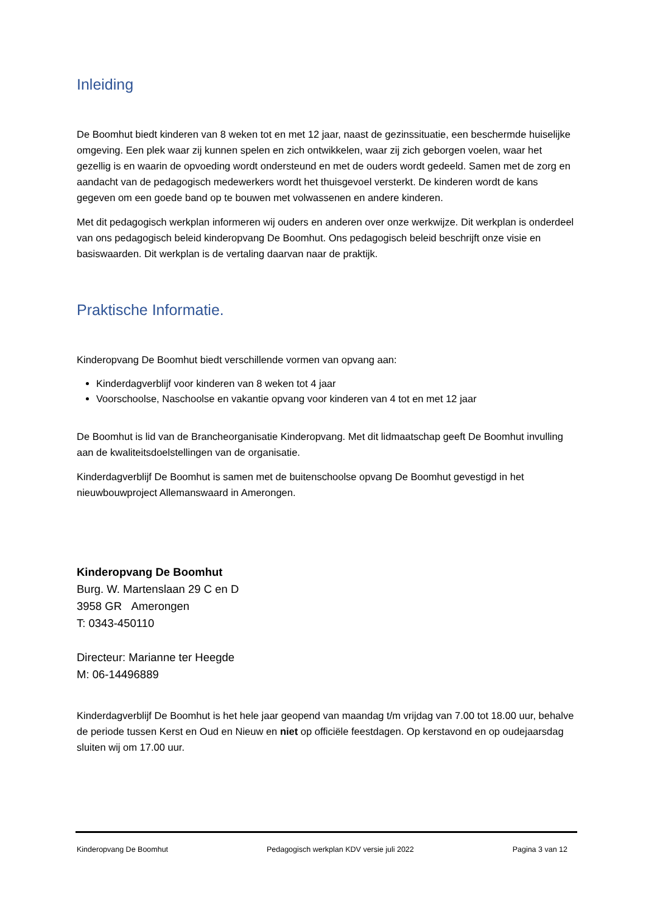Inleiding
De Boomhut biedt kinderen van 8 weken tot en met 12 jaar, naast de gezinssituatie, een beschermde huiselijke omgeving. Een plek waar zij kunnen spelen en zich ontwikkelen, waar zij zich geborgen voelen, waar het gezellig is en waarin de opvoeding wordt ondersteund en met de ouders wordt gedeeld. Samen met de zorg en aandacht van de pedagogisch medewerkers wordt het thuisgevoel versterkt. De kinderen wordt de kans gegeven om een goede band op te bouwen met volwassenen en andere kinderen.
Met dit pedagogisch werkplan informeren wij ouders en anderen over onze werkwijze. Dit werkplan is onderdeel van ons pedagogisch beleid kinderopvang De Boomhut. Ons pedagogisch beleid beschrijft onze visie en basiswaarden. Dit werkplan is de vertaling daarvan naar de praktijk.
Praktische Informatie.
Kinderopvang De Boomhut biedt verschillende vormen van opvang aan:
Kinderdagverblijf voor kinderen van 8 weken tot 4 jaar
Voorschoolse, Naschoolse en vakantie opvang voor kinderen van 4 tot en met 12 jaar
De Boomhut is lid van de Brancheorganisatie Kinderopvang. Met dit lidmaatschap geeft De Boomhut invulling aan de kwaliteitsdoelstellingen van de organisatie.
Kinderdagverblijf De Boomhut is samen met de buitenschoolse opvang De Boomhut gevestigd in het nieuwbouwproject Allemanswaard in Amerongen.
Kinderopvang De Boomhut
Burg. W. Martenslaan 29 C en D
3958 GR Amerongen
T: 0343-450110
Directeur: Marianne ter Heegde
M: 06-14496889
Kinderdagverblijf De Boomhut is het hele jaar geopend van maandag t/m vrijdag van 7.00 tot 18.00 uur, behalve de periode tussen Kerst en Oud en Nieuw en niet op officiële feestdagen. Op kerstavond en op oudejaarsdag sluiten wij om 17.00 uur.
Kinderopvang De Boomhut Pedagogisch werkplan KDV versie juli 2022 Pagina 3 van 12